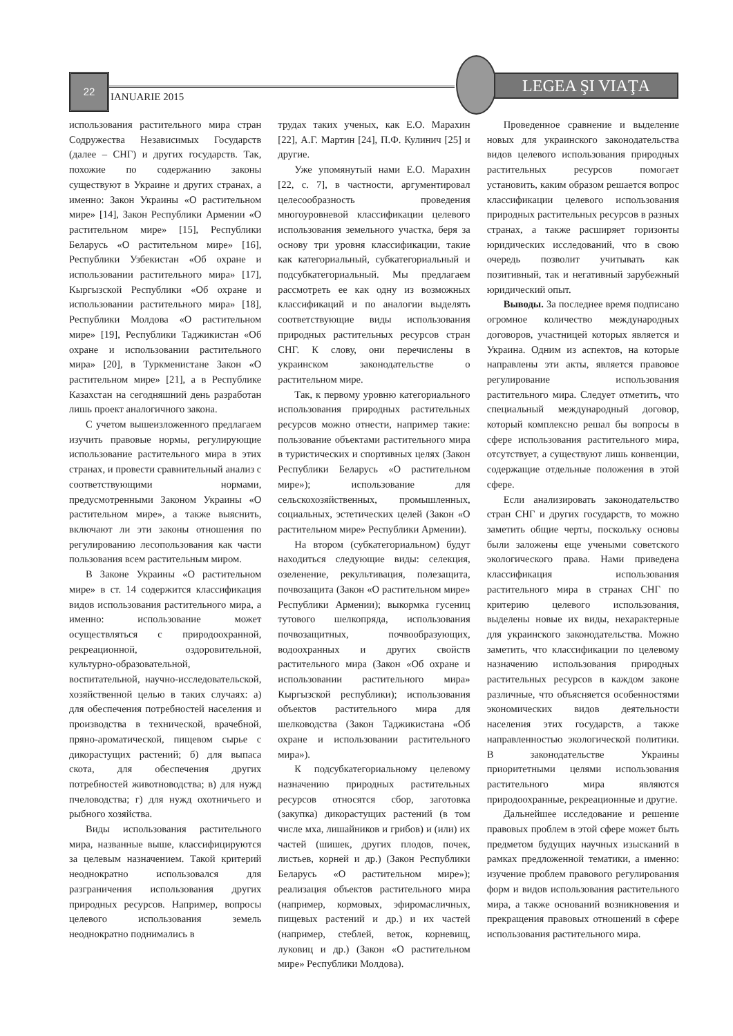22
IANUARIE 2015
LEGEA ŞI VIAŢA
использования растительного мира стран Содружества Независимых Государств (далее – СНГ) и других государств. Так, похожие по содержанию законы существуют в Украине и других странах, а именно: Закон Украины «О растительном мире» [14], Закон Республики Армении «О растительном мире» [15], Республики Беларусь «О растительном мире» [16], Республики Узбекистан «Об охране и использовании растительного мира» [17], Кыргызской Республики «Об охране и использовании растительного мира» [18], Республики Молдова «О растительном мире» [19], Республики Таджикистан «Об охране и использовании растительного мира» [20], в Туркменистане Закон «О растительном мире» [21], а в Республике Казахстан на сегодняшний день разработан лишь проект аналогичного закона.
С учетом вышеизложенного предлагаем изучить правовые нормы, регулирующие использование растительного мира в этих странах, и провести сравнительный анализ с соответствующими нормами, предусмотренными Законом Украины «О растительном мире», а также выяснить, включают ли эти законы отношения по регулированию лесопользования как части пользования всем растительным миром.
В Законе Украины «О растительном мире» в ст. 14 содержится классификация видов использования растительного мира, а именно: использование может осуществляться с природоохранной, рекреационной, оздоровительной, культурно-образовательной, воспитательной, научно-исследовательской, хозяйственной целью в таких случаях: а) для обеспечения потребностей населения и производства в технической, врачебной, пряно-ароматической, пищевом сырье с дикорастущих растений; б) для выпаса скота, для обеспечения других потребностей животноводства; в) для нужд пчеловодства; г) для нужд охотничьего и рыбного хозяйства.
Виды использования растительного мира, названные выше, классифицируются за целевым назначением. Такой критерий неоднократно использовался для разграничения использования других природных ресурсов. Например, вопросы целевого использования земель неоднократно поднимались в
трудах таких ученых, как Е.О. Марахин [22], А.Г. Мартин [24], П.Ф. Кулинич [25] и другие.
Уже упомянутый нами Е.О. Марахин [22, с. 7], в частности, аргументировал целесообразность проведения многоуровневой классификации целевого использования земельного участка, беря за основу три уровня классификации, такие как категориальный, субкатегориальный и подсубкатегориальный. Мы предлагаем рассмотреть ее как одну из возможных классификаций и по аналогии выделять соответствующие виды использования природных растительных ресурсов стран СНГ. К слову, они перечислены в украинском законодательстве о растительном мире.
Так, к первому уровню категориального использования природных растительных ресурсов можно отнести, например такие: пользование объектами растительного мира в туристических и спортивных целях (Закон Республики Беларусь «О растительном мире»); использование для сельскохозяйственных, промышленных, социальных, эстетических целей (Закон «О растительном мире» Республики Армении).
На втором (субкатегориальном) будут находиться следующие виды: селекция, озеленение, рекультивация, полезащита, почвозащита (Закон «О растительном мире» Республики Армении); выкормка гусениц тутового шелкопряда, использования почвозащитных, почвообразующих, водоохранных и других свойств растительного мира (Закон «Об охране и использовании растительного мира» Кыргызской республики); использования объектов растительного мира для шелководства (Закон Таджикистана «Об охране и использовании растительного мира»).
К подсубкатегориальному целевому назначению природных растительных ресурсов относятся сбор, заготовка (закупка) дикорастущих растений (в том числе мха, лишайников и грибов) и (или) их частей (шишек, других плодов, почек, листьев, корней и др.) (Закон Республики Беларусь «О растительном мире»); реализация объектов растительного мира (например, кормовых, эфиромасличных, пищевых растений и др.) и их частей (например, стеблей, веток, корневищ, луковиц и др.) (Закон «О растительном мире» Республики Молдова).
Проведенное сравнение и выделение новых для украинского законодательства видов целевого использования природных растительных ресурсов помогает установить, каким образом решается вопрос классификации целевого использования природных растительных ресурсов в разных странах, а также расширяет горизонты юридических исследований, что в свою очередь позволит учитывать как позитивный, так и негативный зарубежный юридический опыт.
Выводы. За последнее время подписано огромное количество международных договоров, участницей которых является и Украина. Одним из аспектов, на которые направлены эти акты, является правовое регулирование использования растительного мира. Следует отметить, что специальный международный договор, который комплексно решал бы вопросы в сфере использования растительного мира, отсутствует, а существуют лишь конвенции, содержащие отдельные положения в этой сфере.
Если анализировать законодательство стран СНГ и других государств, то можно заметить общие черты, поскольку основы были заложены еще учеными советского экологического права. Нами приведена классификация использования растительного мира в странах СНГ по критерию целевого использования, выделены новые их виды, нехарактерные для украинского законодательства. Можно заметить, что классификации по целевому назначению использования природных растительных ресурсов в каждом законе различные, что объясняется особенностями экономических видов деятельности населения этих государств, а также направленностью экологической политики. В законодательстве Украины приоритетными целями использования растительного мира являются природоохранные, рекреационные и другие.
Дальнейшее исследование и решение правовых проблем в этой сфере может быть предметом будущих научных изысканий в рамках предложенной тематики, а именно: изучение проблем правового регулирования форм и видов использования растительного мира, а также оснований возникновения и прекращения правовых отношений в сфере использования растительного мира.